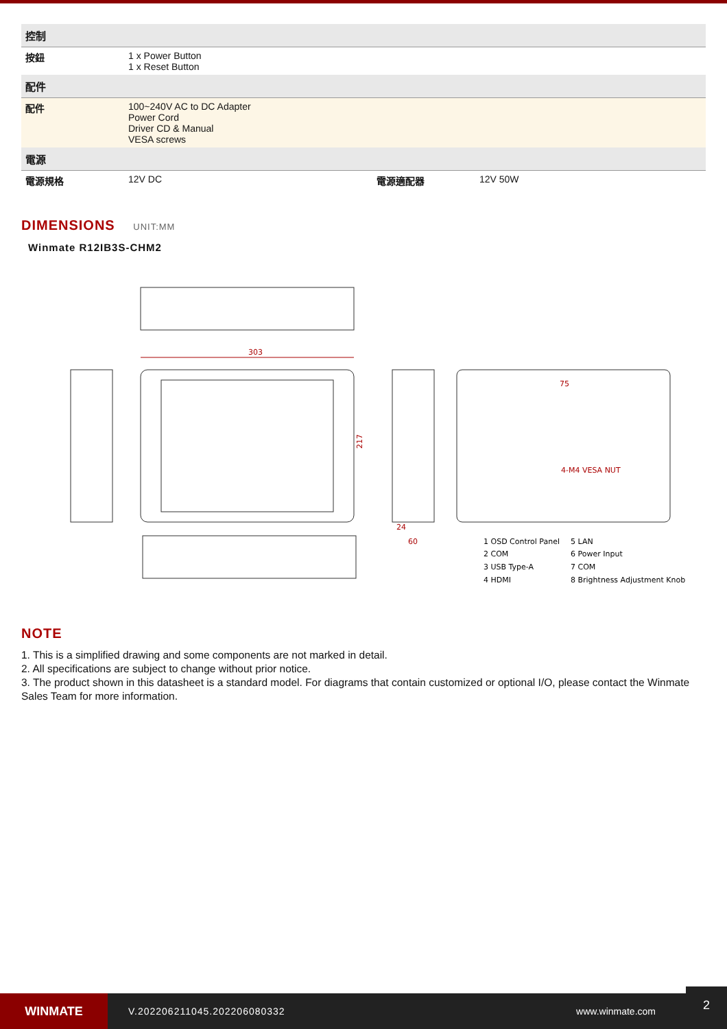| 控制 | | | |
| --- | --- | --- | --- |
| 按鈕 | 1 x Power Button 1 x Reset Button | | |
| 配件 | | | |
| 配件 | 100~240V AC to DC Adapter Power Cord Driver CD & Manual VESA screws | | |
| 電源 | | | |
| 電源規格 | 12V DC | 電源適配器 | 12V 50W |
DIMENSIONS UNIT:MM
Winmate R12IB3S-CHM2
303
217
60
24
75
4-M4 VESA NUT
1 OSD Control Panel
5 LAN
2 COM
6 Power Input
3 USB Type-A
7 COM
4 HDMI
8 Brightness Adjustment Knob
NOTE
1. This is a simplified drawing and some components are not marked in detail.
2. All specifications are subject to change without prior notice.
3. The product shown in this datasheet is a standard model. For diagrams that contain customized or optional I/O, please contact the Winmate Sales Team for more information.
WINMATE
V.202206211045.202206080332 www.winmate.com
2